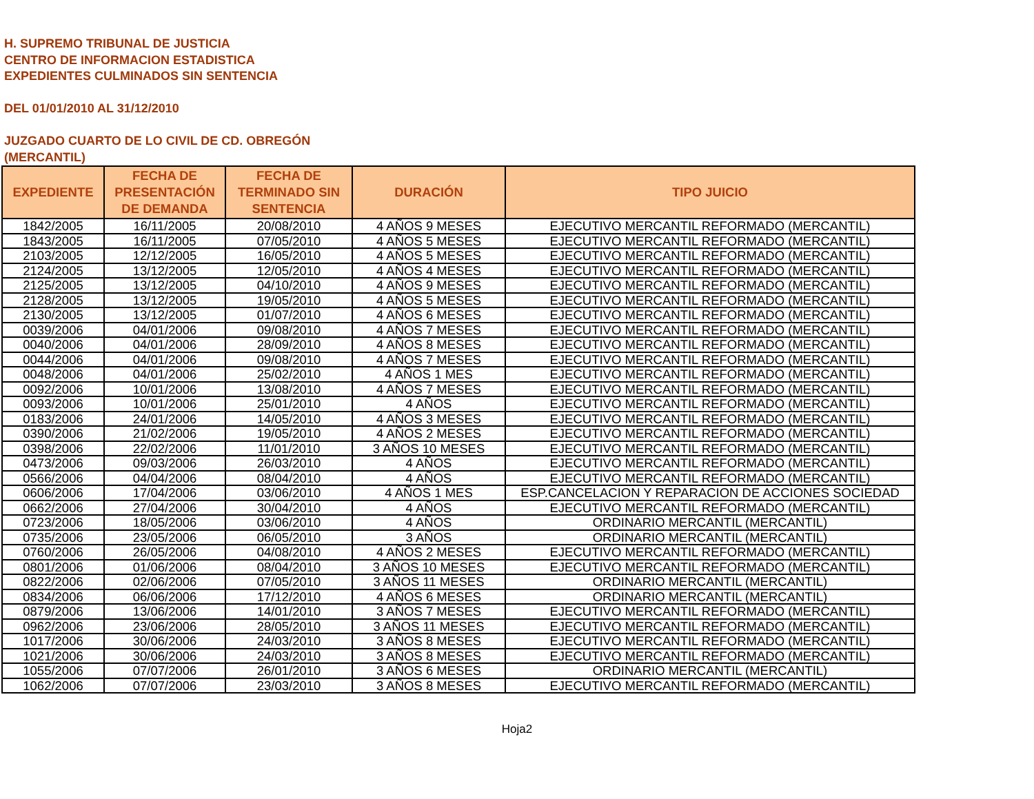H. SUPREMO TRIBUNAL DE JUSTICIA
CENTRO DE INFORMACION ESTADISTICA
EXPEDIENTES CULMINADOS SIN SENTENCIA
DEL 01/01/2010 AL 31/12/2010
JUZGADO CUARTO DE LO CIVIL DE CD. OBREGÓN
(MERCANTIL)
| EXPEDIENTE | FECHA DE PRESENTACIÓN DE DEMANDA | FECHA DE TERMINADO SIN SENTENCIA | DURACIÓN | TIPO JUICIO |
| --- | --- | --- | --- | --- |
| 1842/2005 | 16/11/2005 | 20/08/2010 | 4 AÑOS 9 MESES | EJECUTIVO MERCANTIL REFORMADO (MERCANTIL) |
| 1843/2005 | 16/11/2005 | 07/05/2010 | 4 AÑOS 5 MESES | EJECUTIVO MERCANTIL REFORMADO (MERCANTIL) |
| 2103/2005 | 12/12/2005 | 16/05/2010 | 4 AÑOS 5 MESES | EJECUTIVO MERCANTIL REFORMADO (MERCANTIL) |
| 2124/2005 | 13/12/2005 | 12/05/2010 | 4 AÑOS 4 MESES | EJECUTIVO MERCANTIL REFORMADO (MERCANTIL) |
| 2125/2005 | 13/12/2005 | 04/10/2010 | 4 AÑOS 9 MESES | EJECUTIVO MERCANTIL REFORMADO (MERCANTIL) |
| 2128/2005 | 13/12/2005 | 19/05/2010 | 4 AÑOS 5 MESES | EJECUTIVO MERCANTIL REFORMADO (MERCANTIL) |
| 2130/2005 | 13/12/2005 | 01/07/2010 | 4 AÑOS 6 MESES | EJECUTIVO MERCANTIL REFORMADO (MERCANTIL) |
| 0039/2006 | 04/01/2006 | 09/08/2010 | 4 AÑOS 7 MESES | EJECUTIVO MERCANTIL REFORMADO (MERCANTIL) |
| 0040/2006 | 04/01/2006 | 28/09/2010 | 4 AÑOS 8 MESES | EJECUTIVO MERCANTIL REFORMADO (MERCANTIL) |
| 0044/2006 | 04/01/2006 | 09/08/2010 | 4 AÑOS 7 MESES | EJECUTIVO MERCANTIL REFORMADO (MERCANTIL) |
| 0048/2006 | 04/01/2006 | 25/02/2010 | 4 AÑOS 1 MES | EJECUTIVO MERCANTIL REFORMADO (MERCANTIL) |
| 0092/2006 | 10/01/2006 | 13/08/2010 | 4 AÑOS 7 MESES | EJECUTIVO MERCANTIL REFORMADO (MERCANTIL) |
| 0093/2006 | 10/01/2006 | 25/01/2010 | 4 AÑOS | EJECUTIVO MERCANTIL REFORMADO (MERCANTIL) |
| 0183/2006 | 24/01/2006 | 14/05/2010 | 4 AÑOS 3 MESES | EJECUTIVO MERCANTIL REFORMADO (MERCANTIL) |
| 0390/2006 | 21/02/2006 | 19/05/2010 | 4 AÑOS 2 MESES | EJECUTIVO MERCANTIL REFORMADO (MERCANTIL) |
| 0398/2006 | 22/02/2006 | 11/01/2010 | 3 AÑOS 10 MESES | EJECUTIVO MERCANTIL REFORMADO (MERCANTIL) |
| 0473/2006 | 09/03/2006 | 26/03/2010 | 4 AÑOS | EJECUTIVO MERCANTIL REFORMADO (MERCANTIL) |
| 0566/2006 | 04/04/2006 | 08/04/2010 | 4 AÑOS | EJECUTIVO MERCANTIL REFORMADO (MERCANTIL) |
| 0606/2006 | 17/04/2006 | 03/06/2010 | 4 AÑOS 1 MES | ESP.CANCELACION Y REPARACION DE ACCIONES SOCIEDAD |
| 0662/2006 | 27/04/2006 | 30/04/2010 | 4 AÑOS | EJECUTIVO MERCANTIL REFORMADO (MERCANTIL) |
| 0723/2006 | 18/05/2006 | 03/06/2010 | 4 AÑOS | ORDINARIO MERCANTIL (MERCANTIL) |
| 0735/2006 | 23/05/2006 | 06/05/2010 | 3 AÑOS | ORDINARIO MERCANTIL (MERCANTIL) |
| 0760/2006 | 26/05/2006 | 04/08/2010 | 4 AÑOS 2 MESES | EJECUTIVO MERCANTIL REFORMADO (MERCANTIL) |
| 0801/2006 | 01/06/2006 | 08/04/2010 | 3 AÑOS 10 MESES | EJECUTIVO MERCANTIL REFORMADO (MERCANTIL) |
| 0822/2006 | 02/06/2006 | 07/05/2010 | 3 AÑOS 11 MESES | ORDINARIO MERCANTIL (MERCANTIL) |
| 0834/2006 | 06/06/2006 | 17/12/2010 | 4 AÑOS 6 MESES | ORDINARIO MERCANTIL (MERCANTIL) |
| 0879/2006 | 13/06/2006 | 14/01/2010 | 3 AÑOS 7 MESES | EJECUTIVO MERCANTIL REFORMADO (MERCANTIL) |
| 0962/2006 | 23/06/2006 | 28/05/2010 | 3 AÑOS 11 MESES | EJECUTIVO MERCANTIL REFORMADO (MERCANTIL) |
| 1017/2006 | 30/06/2006 | 24/03/2010 | 3 AÑOS 8 MESES | EJECUTIVO MERCANTIL REFORMADO (MERCANTIL) |
| 1021/2006 | 30/06/2006 | 24/03/2010 | 3 AÑOS 8 MESES | EJECUTIVO MERCANTIL REFORMADO (MERCANTIL) |
| 1055/2006 | 07/07/2006 | 26/01/2010 | 3 AÑOS 6 MESES | ORDINARIO MERCANTIL (MERCANTIL) |
| 1062/2006 | 07/07/2006 | 23/03/2010 | 3 AÑOS 8 MESES | EJECUTIVO MERCANTIL REFORMADO (MERCANTIL) |
Hoja2